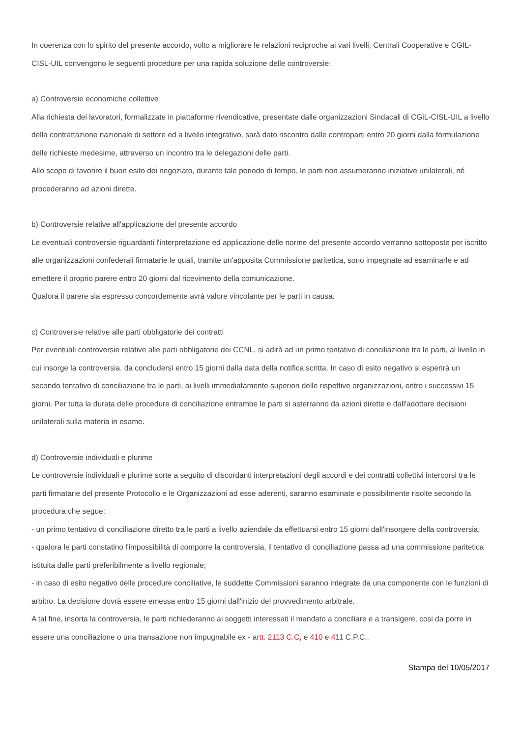In coerenza con lo spirito del presente accordo, volto a migliorare le relazioni reciproche ai vari livelli, Centrali Cooperative e CGIL-CISL-UIL convengono le seguenti procedure per una rapida soluzione delle controversie:
a) Controversie economiche collettive
Alla richiesta dei lavoratori, formalizzate in piattaforme rivendicative, presentate dalle organizzazioni Sindacali di CGiL-CISL-UIL a livello della contrattazione nazionale di settore ed a livello integrativo, sarà dato riscontro dalle controparti entro 20 giorni dalla formulazione delle richieste medesime, attraverso un incontro tra le delegazioni delle parti.
Allo scopo di favorire il buon esito dei negoziato, durante tale periodo di tempo, le parti non assumeranno iniziative unilaterali, né procederanno ad azioni dirette.
b) Controversie relative all'applicazione del presente accordo
Le eventuali controversie riguardanti l'interpretazione ed applicazione delle norme del presente accordo verranno sottoposte per iscritto alle organizzazioni confederali firmatarie le quali, tramite un'apposita Commissione paritetica, sono impegnate ad esaminarle e ad emettere il proprio parere entro 20 giorni dal ricevimento della comunicazione.
Qualora il parere sia espresso concordemente avrà valore vincolante per le parti in causa.
c) Controversie relative alle parti obbligatorie dei contratti
Per eventuali controversie relative alle parti obbligatorie dei CCNL, si adirà ad un primo tentativo di conciliazione tra le parti, al livello in cui insorge la controversia, da concludersi entro 15 giorni dalla data della notifica scritta. In caso di esito negativo si esperirà un secondo tentativo di conciliazione fra le parti, ai livelli immediatamente superiori delle rispettive organizzazioni, entro i successivi 15 giorni. Per tutta la durata delle procedure di conciliazione entrambe le parti si asterranno da azioni dirette e dall'adottare decisioni unilaterali sulla materia in esame.
d) Controversie individuali e plurime
Le controversie individuali e plurime sorte a seguito di discordanti interpretazioni degli accordi e dei contratti collettivi intercorsi tra le parti firmatarie del presente Protocollo e le Organizzazioni ad esse aderenti, saranno esaminate e possibilmente risolte secondo la procedura che segue:
- un primo tentativo di conciliazione diretto tra le parti a livello aziendale da effettuarsi entro 15 giorni dall'insorgere della controversia;
- qualora le parti constatino l'impossibilità di comporre la controversia, il tentativo di conciliazione passa ad una commissione paritetica istituita dalle parti preferibilmente a livello regionale;
- in caso di esito negativo delle procedure conciliative, le suddette Commissioni saranno integrate da una componente con le funzioni di arbitro. La decisione dovrà essere emessa entro 15 giorni dall'inizio del provvedimento arbitrale.
A tal fine, insorta la controversia, le parti richiederanno ai soggetti interessati il mandato a conciliare e a transigere, cosi da porre in essere una conciliazione o una transazione non impugnabile ex - artt. 2113 C.C, e 410 e 411 C.P.C..
Stampa del 10/05/2017